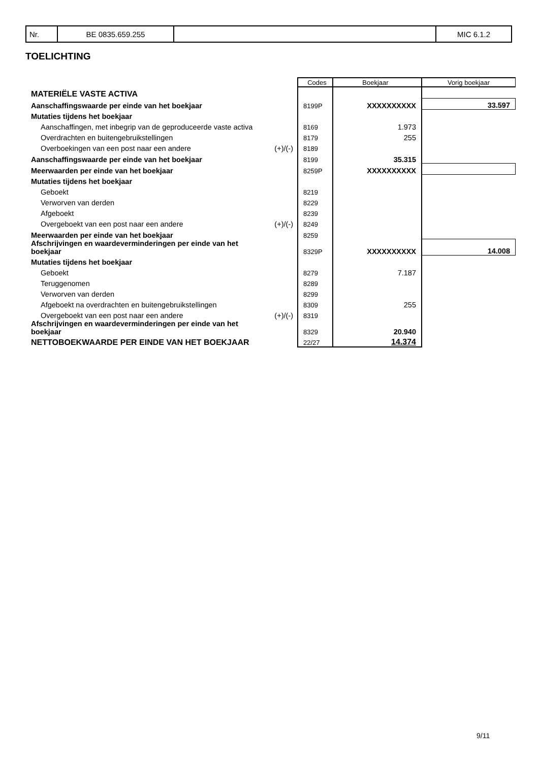| Nr. | BE 0835.659.255 | | MIC 6.1.2 |
TOELICHTING
| | | Codes | Boekjaar | Vorig boekjaar |
| MATERIËLE VASTE ACTIVA | | | | |
| Aanschaffingswaarde per einde van het boekjaar | | 8199P | XXXXXXXXXX | 33.597 |
| Mutaties tijdens het boekjaar | | | | |
| Aanschaffingen, met inbegrip van de geproduceerde vaste activa | | 8169 | 1.973 | |
| Overdrachten en buitengebruikstellingen | | 8179 | 255 | |
| Overboekingen van een post naar een andere | (+)/(-) | 8189 | | |
| Aanschaffingswaarde per einde van het boekjaar | | 8199 | 35.315 | |
| Meerwaarden per einde van het boekjaar | | 8259P | XXXXXXXXXX | |
| Mutaties tijdens het boekjaar | | | | |
| Geboekt | | 8219 | | |
| Verworven van derden | | 8229 | | |
| Afgeboekt | | 8239 | | |
| Overgeboekt van een post naar een andere | (+)/(-) | 8249 | | |
| Meerwaarden per einde van het boekjaar | | 8259 | | |
| Afschrijvingen en waardeverminderingen per einde van het boekjaar | | 8329P | XXXXXXXXXX | 14.008 |
| Mutaties tijdens het boekjaar | | | | |
| Geboekt | | 8279 | 7.187 | |
| Teruggenomen | | 8289 | | |
| Verworven van derden | | 8299 | | |
| Afgeboekt na overdrachten en buitengebruikstellingen | | 8309 | 255 | |
| Overgeboekt van een post naar een andere | (+)/(-) | 8319 | | |
| Afschrijvingen en waardeverminderingen per einde van het boekjaar | | 8329 | 20.940 | |
| NETTOBOEKWAARDE PER EINDE VAN HET BOEKJAAR | | 22/27 | 14.374 | |
9/11